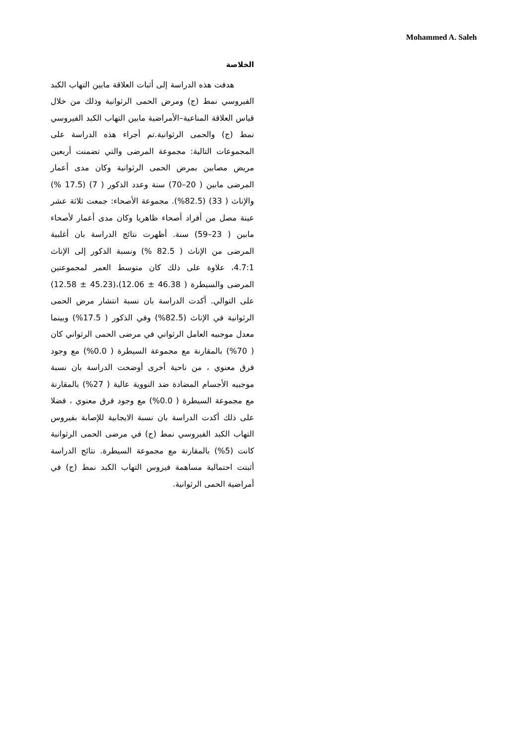Mohammed A. Saleh
الخلاصة
هدفت هذه الدراسة إلى أثبات العلاقة مابين التهاب الكبد الفيروسي نمط (ج) ومرض الحمى الرثوانية وذلك من خلال قياس العلاقة المناعية–الأمراضية مابين التهاب الكبد الفيروسي نمط (ج) والحمى الرثوانية.تم أجراء هذه الدراسة على المجموعات التالية: مجموعة المرضى والتي تضمنت أربعين مريض مصابين بمرض الحمى الرثوانية وكان مدى أعمار المرضى مابين ( 20–70) سنة وعدد الذكور ( 7) (17.5 %) والإناث ( 33) (82.5%). مجموعة الأصحاء: جمعت ثلاثة عشر عينة مصل من أفراد أصحاء ظاهريا وكان مدى أعمار لأصحاء مابين ( 23–59) سنة. أظهرت نتائج الدراسة بان أغلبية المرضى من الإناث ( 82.5 %) ونسبة الذكور إلى الإناث 4.7:1، علاوة على ذلك كان متوسط العمر لمجموعتين المرضى والسيطرة ( 46.38 ± 12.06)،(45.23 ± 12.58) على التوالي. أكدت الدراسة بان نسبة انتشار مرض الحمى الرثوانية في الإناث (82.5%) وفي الذكور ( 17.5%) وبينما معدل موجبيه العامل الرثواني في مرضى الحمى الرثواني كان ( 70%) بالمقارنة مع مجموعة السيطرة ( 0.0%) مع وجود فرق معنوي ، من ناحية أخرى أوضحت الدراسة بان نسبة موجبيه الأجسام المضادة ضد النووية عالية ( 27%) بالمقارنة مع مجموعة السيطرة ( 0.0%) مع وجود فرق معنوي ، فضلا على ذلك أكدت الدراسة بان نسبة الايجابية للإصابة بفيروس التهاب الكبد الفيروسي نمط (ج) في مرضى الحمى الرثوانية كانت (5%) بالمقارنة مع مجموعة السيطرة. نتائج الدراسة أثبتت احتمالية مساهمة فيروس التهاب الكبد نمط (ج) في أمراضية الحمى الرثوانية.